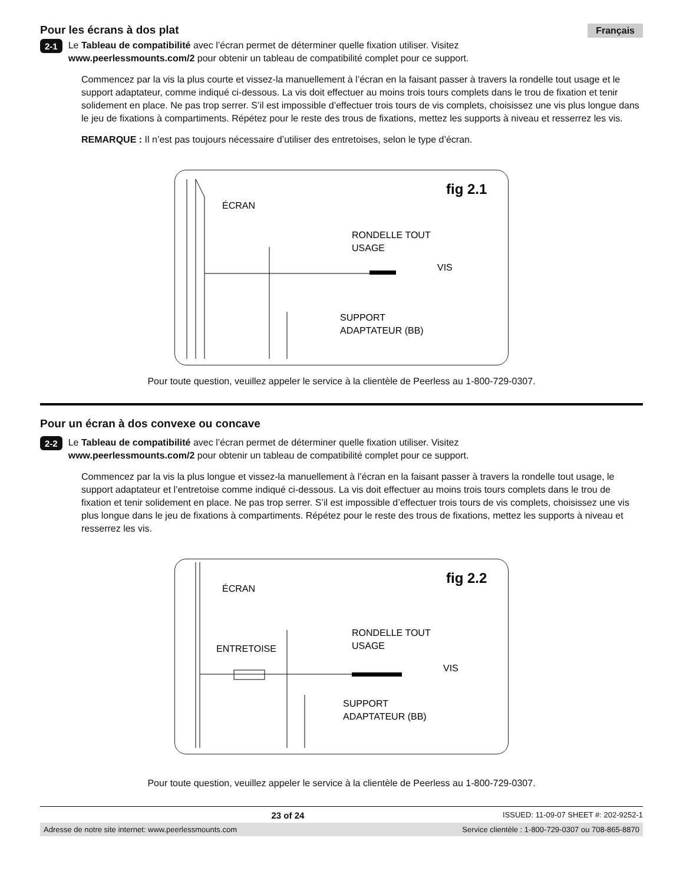Pour les écrans à dos plat Français
2-1
Le Tableau de compatibilité avec l’écran permet de déterminer quelle fixation utiliser. Visitez
www.peerlessmounts.com/2 pour obtenir un tableau de compatibilité complet pour ce support.
Commencez par la vis la plus courte et vissez-la manuellement à l’écran en la faisant passer à travers la rondelle tout usage et le support adaptateur, comme indiqué ci-dessous. La vis doit effectuer au moins trois tours complets dans le trou de fixation et tenir solidement en place. Ne pas trop serrer. S’il est impossible d’effectuer trois tours de vis complets, choisissez une vis plus longue dans le jeu de fixations à compartiments. Répétez pour le reste des trous de fixations, mettez les supports à niveau et resserrez les vis.
REMARQUE : Il n’est pas toujours nécessaire d’utiliser des entretoises, selon le type d’écran.
fig 2.1
ÉCRAN
RONDELLE TOUT
USAGE
VIS
SUPPORT
ADAPTATEUR (BB)
Pour toute question, veuillez appeler le service à la clientèle de Peerless au 1-800-729-0307.
Pour un écran à dos convexe ou concave
2-2
Le Tableau de compatibilité avec l’écran permet de déterminer quelle fixation utiliser. Visitez
www.peerlessmounts.com/2 pour obtenir un tableau de compatibilité complet pour ce support.
Commencez par la vis la plus longue et vissez-la manuellement à l’écran en la faisant passer à travers la rondelle tout usage, le support adaptateur et l’entretoise comme indiqué ci-dessous. La vis doit effectuer au moins trois tours complets dans le trou de fixation et tenir solidement en place. Ne pas trop serrer. S’il est impossible d’effectuer trois tours de vis complets, choisissez une vis plus longue dans le jeu de fixations à compartiments. Répétez pour le reste des trous de fixations, mettez les supports à niveau et resserrez les vis.
fig 2.2
ÉCRAN
ENTRETOISE
RONDELLE TOUT
USAGE
VIS
SUPPORT
ADAPTATEUR (BB)
Pour toute question, veuillez appeler le service à la clientèle de Peerless au 1-800-729-0307.
23 of 24 ISSUED: 11-09-07 SHEET #: 202-9252-1
Adresse de notre site internet: www.peerlessmounts.com Service clientèle : 1-800-729-0307 ou 708-865-8870